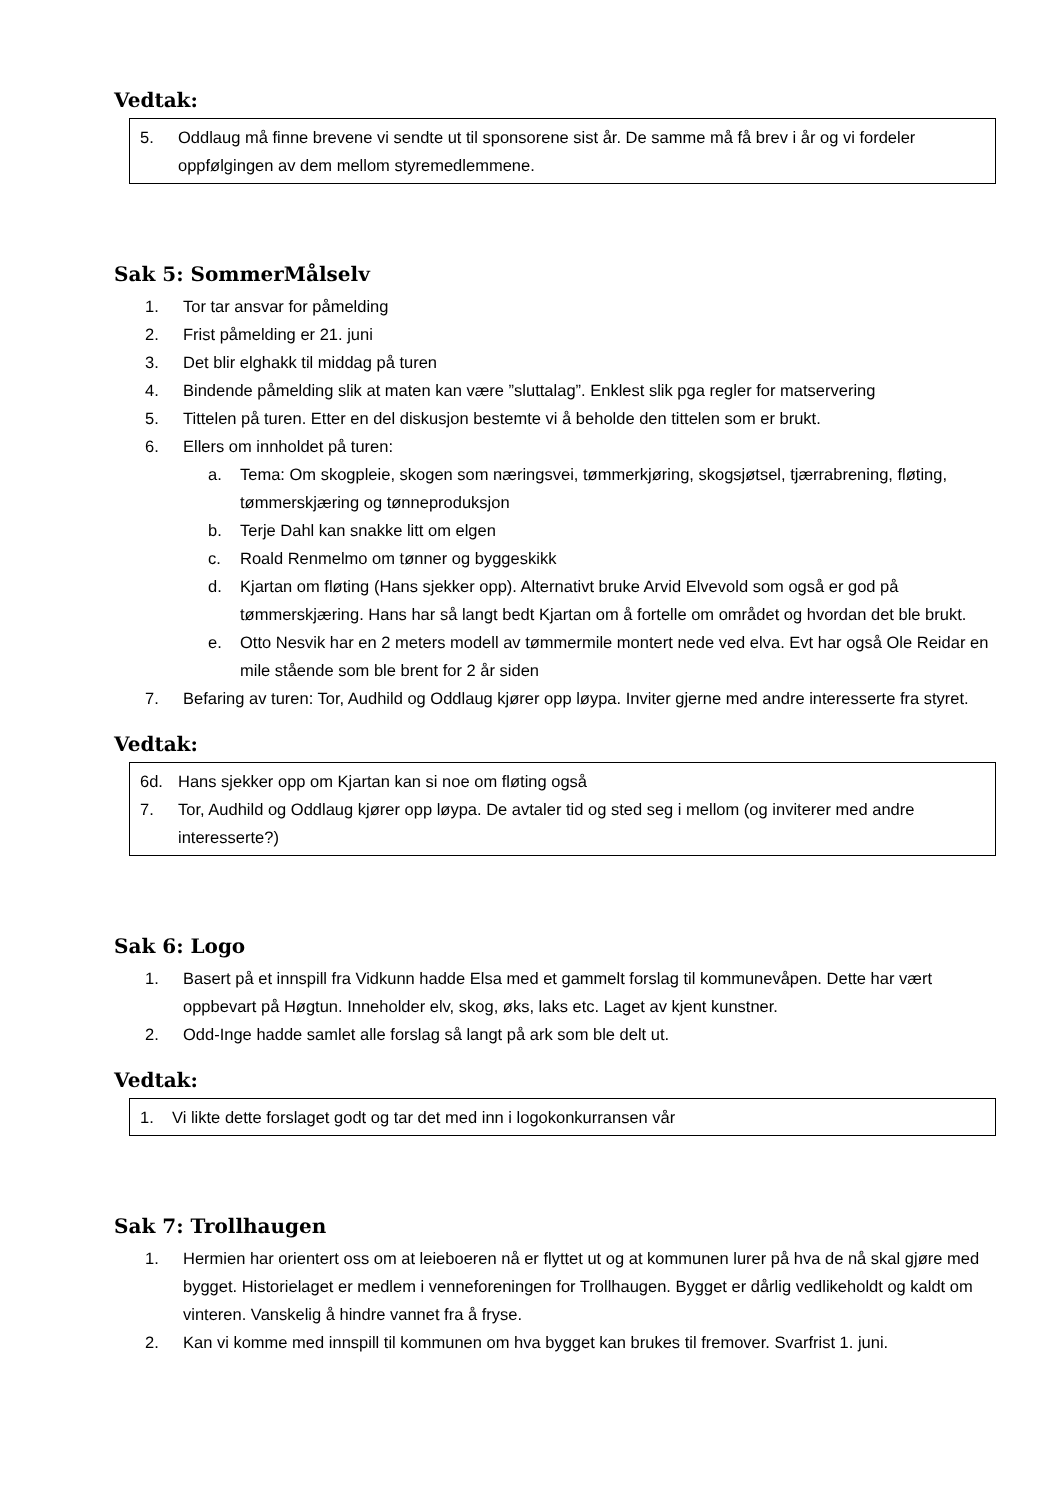Vedtak:
5. Oddlaug må finne brevene vi sendte ut til sponsorene sist år. De samme må få brev i år og vi fordeler oppfølgingen av dem mellom styremedlemmene.
Sak 5: SommerMålselv
1. Tor tar ansvar for påmelding
2. Frist påmelding er 21. juni
3. Det blir elghakk til middag på turen
4. Bindende påmelding slik at maten kan være ”sluttalag”. Enklest slik pga regler for matservering
5. Tittelen på turen. Etter en del diskusjon bestemte vi å beholde den tittelen som er brukt.
6. Ellers om innholdet på turen:
a. Tema: Om skogpleie, skogen som næringsvei, tømmerkjøring, skogsjøtsel, tjærrabrening, fløting, tømmerskjæring og tønneproduksjon
b. Terje Dahl kan snakke litt om elgen
c. Roald Renmelmo om tønner og byggeskikk
d. Kjartan om fløting (Hans sjekker opp). Alternativt bruke Arvid Elvevold som også er god på tømmerskjæring. Hans har så langt bedt Kjartan om å fortelle om området og hvordan det ble brukt.
e. Otto Nesvik har en 2 meters modell av tømmermile montert nede ved elva. Evt har også Ole Reidar en mile stående som ble brent for 2 år siden
7. Befaring av turen: Tor, Audhild og Oddlaug kjører opp løypa. Inviter gjerne med andre interesserte fra styret.
Vedtak:
6d. Hans sjekker opp om Kjartan kan si noe om fløting også
7. Tor, Audhild og Oddlaug kjører opp løypa. De avtaler tid og sted seg i mellom (og inviterer med andre interesserte?)
Sak 6: Logo
1. Basert på et innspill fra Vidkunn hadde Elsa med et gammelt forslag til kommunevåpen. Dette har vært oppbevart på Høgtun. Inneholder elv, skog, øks, laks etc. Laget av kjent kunstner.
2. Odd-Inge hadde samlet alle forslag så langt på ark som ble delt ut.
Vedtak:
1. Vi likte dette forslaget godt og tar det med inn i logokonkurransen vår
Sak 7: Trollhaugen
1. Hermien har orientert oss om at leieboeren nå er flyttet ut og at kommunen lurer på hva de nå skal gjøre med bygget. Historielaget er medlem i venneforeningen for Trollhaugen. Bygget er dårlig vedlikeholdt og kaldt om vinteren. Vanskelig å hindre vannet fra å fryse.
2. Kan vi komme med innspill til kommunen om hva bygget kan brukes til fremover. Svarfrist 1. juni.